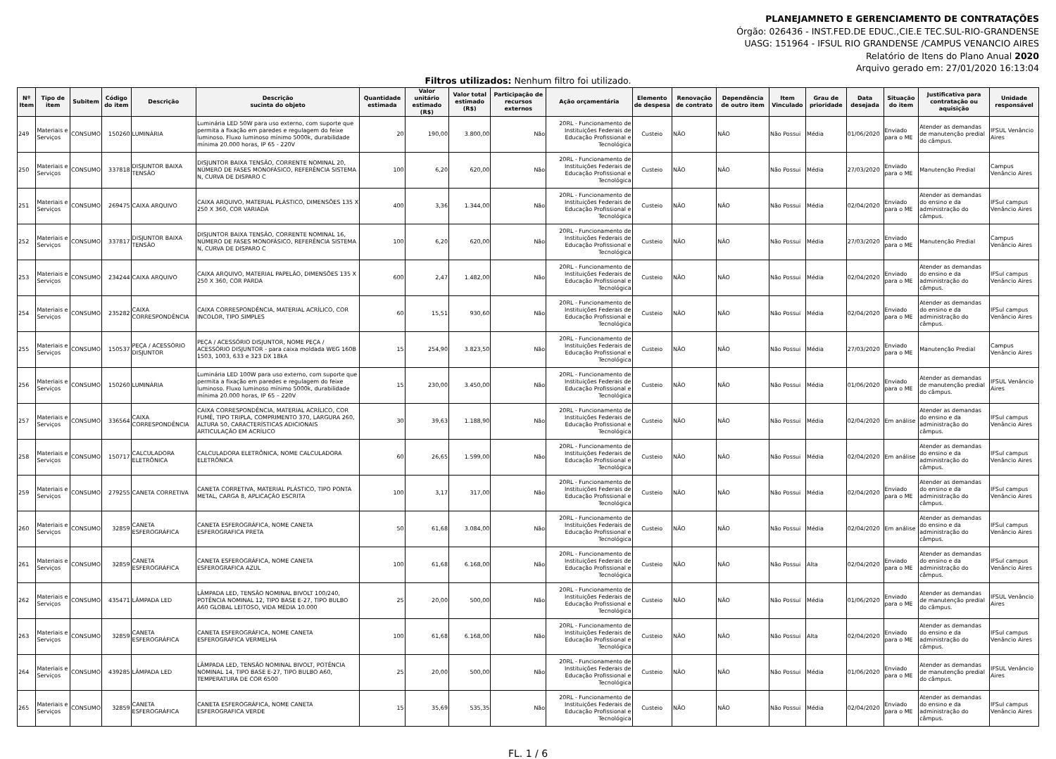PLANEJAMNETO E GERENCIAMENTO DE CONTRATAÇÕES
Órgão: 026436 - INST.FED.DE EDUC.,CIE.E TEC.SUL-RIO-GRANDENSE
UASG: 151964 - IFSUL RIO GRANDENSE /CAMPUS VENANCIO AIRES
Relatório de Itens do Plano Anual 2020
Arquivo gerado em: 27/01/2020 16:13:04
Filtros utilizados: Nenhum filtro foi utilizado.
| Nº Item | Tipo de item | Subitem | Código do item | Descrição | Descrição sucinta do objeto | Quantidade estimada | Valor unitário estimado (R$) | Valor total estimado (R$) | Participação de recursos externos | Ação orçamentária | Elemento de despesa | Renovação de contrato | Dependência de outro item | Item Vinculado | Grau de prioridade | Data desejada | Situação do item | Justificativa para contratação ou aquisição | Unidade responsável |
| --- | --- | --- | --- | --- | --- | --- | --- | --- | --- | --- | --- | --- | --- | --- | --- | --- | --- | --- | --- |
| 249 | Materiais e Serviços | CONSUMO | 150260 | LUMINÁRIA | Luminária LED 50W para uso externo, com suporte que permita a fixação em paredes e regulagem do feixe luminoso. Fluxo luminoso mínimo 5000k, durabilidade mínima 20.000 horas, IP 65 - 220V | 20 | 190,00 | 3.800,00 | Não | 20RL - Funcionamento de Instituições Federais de Educação Profissional e Tecnológica | Custeio | NÃO | NÃO | Não Possui | Média | 01/06/2020 | Enviado para o ME | Atender as demandas de manutenção predial do câmpus. | IFSUL Venâncio Aires |
| 250 | Materiais e Serviços | CONSUMO | 337818 | DISJUNTOR BAIXA TENSÃO | DISJUNTOR BAIXA TENSÃO, CORRENTE NOMINAL 20, NÚMERO DE FASES MONOFÁSICO, REFERÊNCIA SISTEMA N, CURVA DE DISPARO C | 100 | 6,20 | 620,00 | Não | 20RL - Funcionamento de Instituições Federais de Educação Profissional e Tecnológica | Custeio | NÃO | NÃO | Não Possui | Média | 27/03/2020 | Enviado para o ME | Manutenção Predial | Campus Venâncio Aires |
| 251 | Materiais e Serviços | CONSUMO | 269475 | CAIXA ARQUIVO | CAIXA ARQUIVO, MATERIAL PLÁSTICO, DIMENSÕES 135 X 250 X 360, COR VARIADA | 400 | 3,36 | 1.344,00 | Não | 20RL - Funcionamento de Instituições Federais de Educação Profissional e Tecnológica | Custeio | NÃO | NÃO | Não Possui | Média | 02/04/2020 | Enviado para o ME | Atender as demandas do ensino e da administração do câmpus. | IFSul campus Venâncio Aires |
| 252 | Materiais e Serviços | CONSUMO | 337817 | DISJUNTOR BAIXA TENSÃO | DISJUNTOR BAIXA TENSÃO, CORRENTE NOMINAL 16, NÚMERO DE FASES MONOFÁSICO, REFERÊNCIA SISTEMA N, CURVA DE DISPARO C | 100 | 6,20 | 620,00 | Não | 20RL - Funcionamento de Instituições Federais de Educação Profissional e Tecnológica | Custeio | NÃO | NÃO | Não Possui | Média | 27/03/2020 | Enviado para o ME | Manutenção Predial | Campus Venâncio Aires |
| 253 | Materiais e Serviços | CONSUMO | 234244 | CAIXA ARQUIVO | CAIXA ARQUIVO, MATERIAL PAPELÃO, DIMENSÕES 135 X 250 X 360, COR PARDA | 600 | 2,47 | 1.482,00 | Não | 20RL - Funcionamento de Instituições Federais de Educação Profissional e Tecnológica | Custeio | NÃO | NÃO | Não Possui | Média | 02/04/2020 | Enviado para o ME | Atender as demandas do ensino e da administração do câmpus. | IFSul campus Venâncio Aires |
| 254 | Materiais e Serviços | CONSUMO | 235282 | CAIXA CORRESPONDÊNCIA | CAIXA CORRESPONDÊNCIA, MATERIAL ACRÍLICO, COR INCOLOR, TIPO SIMPLES | 60 | 15,51 | 930,60 | Não | 20RL - Funcionamento de Instituições Federais de Educação Profissional e Tecnológica | Custeio | NÃO | NÃO | Não Possui | Média | 02/04/2020 | Enviado para o ME | Atender as demandas do ensino e da administração do câmpus. | IFSul campus Venâncio Aires |
| 255 | Materiais e Serviços | CONSUMO | 150537 | PEÇA / ACESSÓRIO DISJUNTOR | PEÇA / ACESSÓRIO DISJUNTOR, NOME PEÇA / ACESSÓRIO DISJUNTOR - para caixa moldada WEG 160B 1503, 1003, 633 e 323 DX 18kA | 15 | 254,90 | 3.823,50 | Não | 20RL - Funcionamento de Instituições Federais de Educação Profissional e Tecnológica | Custeio | NÃO | NÃO | Não Possui | Média | 27/03/2020 | Enviado para o ME | Manutenção Predial | Campus Venâncio Aires |
| 256 | Materiais e Serviços | CONSUMO | 150260 | LUMINÁRIA | Luminária LED 100W para uso externo, com suporte que permita a fixação em paredes e regulagem do feixe luminoso. Fluxo luminoso mínimo 5000k, durabilidade mínima 20.000 horas, IP 65 – 220V | 15 | 230,00 | 3.450,00 | Não | 20RL - Funcionamento de Instituições Federais de Educação Profissional e Tecnológica | Custeio | NÃO | NÃO | Não Possui | Média | 01/06/2020 | Enviado para o ME | Atender as demandas de manutenção predial do câmpus. | IFSUL Venâncio Aires |
| 257 | Materiais e Serviços | CONSUMO | 336564 | CAIXA CORRESPONDÊNCIA | CAIXA CORRESPONDÊNCIA, MATERIAL ACRÍLICO, COR FUMÊ, TIPO TRIPLA, COMPRIMENTO 370, LARGURA 260, ALTURA 50, CARACTERÍSTICAS ADICIONAIS ARTICULAÇÃO EM ACRÍLICO | 30 | 39,63 | 1.188,90 | Não | 20RL - Funcionamento de Instituições Federais de Educação Profissional e Tecnológica | Custeio | NÃO | NÃO | Não Possui | Média | 02/04/2020 | Em análise | Atender as demandas do ensino e da administração do câmpus. | IFSul campus Venâncio Aires |
| 258 | Materiais e Serviços | CONSUMO | 150717 | CALCULADORA ELETRÔNICA | CALCULADORA ELETRÔNICA, NOME CALCULADORA ELETRÔNICA | 60 | 26,65 | 1.599,00 | Não | 20RL - Funcionamento de Instituições Federais de Educação Profissional e Tecnológica | Custeio | NÃO | NÃO | Não Possui | Média | 02/04/2020 | Em análise | Atender as demandas do ensino e da administração do câmpus. | IFSul campus Venâncio Aires |
| 259 | Materiais e Serviços | CONSUMO | 279255 | CANETA CORRETIVA | CANETA CORRETIVA, MATERIAL PLÁSTICO, TIPO PONTA METAL, CARGA 8, APLICAÇÃO ESCRITA | 100 | 3,17 | 317,00 | Não | 20RL - Funcionamento de Instituições Federais de Educação Profissional e Tecnológica | Custeio | NÃO | NÃO | Não Possui | Média | 02/04/2020 | Enviado para o ME | Atender as demandas do ensino e da administração do câmpus. | IFSul campus Venâncio Aires |
| 260 | Materiais e Serviços | CONSUMO | 32859 | CANETA ESFEROGRÁFICA | CANETA ESFEROGRÁFICA, NOME CANETA ESFEROGRAFICA PRETA | 50 | 61,68 | 3.084,00 | Não | 20RL - Funcionamento de Instituições Federais de Educação Profissional e Tecnológica | Custeio | NÃO | NÃO | Não Possui | Média | 02/04/2020 | Em análise | Atender as demandas do ensino e da administração do câmpus. | IFSul campus Venâncio Aires |
| 261 | Materiais e Serviços | CONSUMO | 32859 | CANETA ESFEROGRÁFICA | CANETA ESFEROGRÁFICA, NOME CANETA ESFEROGRAFICA AZUL | 100 | 61,68 | 6.168,00 | Não | 20RL - Funcionamento de Instituições Federais de Educação Profissional e Tecnológica | Custeio | NÃO | NÃO | Não Possui | Alta | 02/04/2020 | Enviado para o ME | Atender as demandas do ensino e da administração do câmpus. | IFSul campus Venâncio Aires |
| 262 | Materiais e Serviços | CONSUMO | 435471 | LÂMPADA LED | LÂMPADA LED, TENSÃO NOMINAL BIVOLT 100/240, POTÊNCIA NOMINAL 12, TIPO BASE E-27, TIPO BULBO A60 GLOBAL LEITOSO, VIDA MÉDIA 10.000 | 25 | 20,00 | 500,00 | Não | 20RL - Funcionamento de Instituições Federais de Educação Profissional e Tecnológica | Custeio | NÃO | NÃO | Não Possui | Média | 01/06/2020 | Enviado para o ME | Atender as demandas de manutenção predial do câmpus. | IFSUL Venâncio Aires |
| 263 | Materiais e Serviços | CONSUMO | 32859 | CANETA ESFEROGRÁFICA | CANETA ESFEROGRÁFICA, NOME CANETA ESFEROGRAFICA VERMELHA | 100 | 61,68 | 6.168,00 | Não | 20RL - Funcionamento de Instituições Federais de Educação Profissional e Tecnológica | Custeio | NÃO | NÃO | Não Possui | Alta | 02/04/2020 | Enviado para o ME | Atender as demandas do ensino e da administração do câmpus. | IFSul campus Venâncio Aires |
| 264 | Materiais e Serviços | CONSUMO | 439285 | LÂMPADA LED | LÂMPADA LED, TENSÃO NOMINAL BIVOLT, POTÊNCIA NOMINAL 14, TIPO BASE E-27, TIPO BULBO A60, TEMPERATURA DE COR 6500 | 25 | 20,00 | 500,00 | Não | 20RL - Funcionamento de Instituições Federais de Educação Profissional e Tecnológica | Custeio | NÃO | NÃO | Não Possui | Média | 01/06/2020 | Enviado para o ME | Atender as demandas de manutenção predial do câmpus. | IFSUL Venâncio Aires |
| 265 | Materiais e Serviços | CONSUMO | 32859 | CANETA ESFEROGRÁFICA | CANETA ESFEROGRÁFICA, NOME CANETA ESFEROGRAFICA VERDE | 15 | 35,69 | 535,35 | Não | 20RL - Funcionamento de Instituições Federais de Educação Profissional e Tecnológica | Custeio | NÃO | NÃO | Não Possui | Média | 02/04/2020 | Enviado para o ME | Atender as demandas do ensino e da administração do câmpus. | IFSul campus Venâncio Aires |
FL. 1 / 6